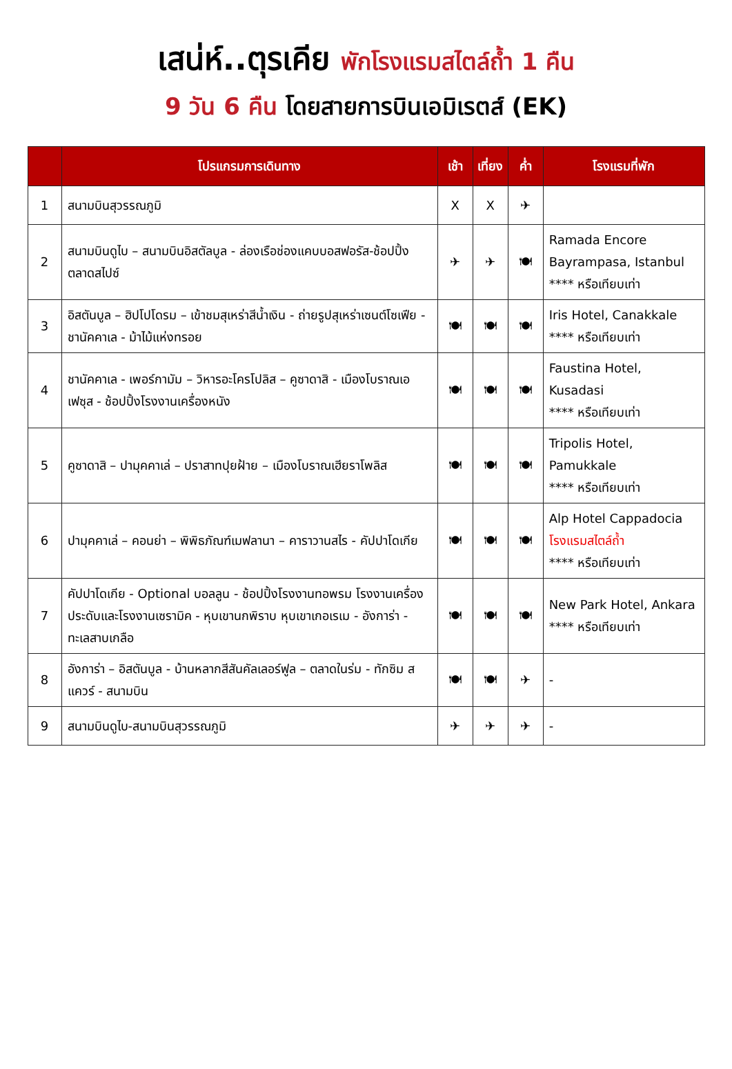เสน่ห์..ตุรเคีย พักโรงแรมสไตล์ถ้ำ 1 คืน
9 วัน 6 คืน โดยสายการบินเอมิเรตส์ (EK)
| | โปรแกรมการเดินทาง | เช้า | เที่ยง | ค่ำ | โรงแรมที่พัก |
| --- | --- | --- | --- | --- | --- |
| 1 | สนามบินสุวรรณภูมิ | X | X | ✈ | |
| 2 | สนามบินดูไบ – สนามบินอิสตัลบูล - ล่องเรือช่องแคบบอสฟอรัส-ช้อปปิ้งตลาดสไปซ์ | ✈ | ✈ | 🍽 | Ramada Encore Bayrampasa, Istanbul **** หรือเทียบเท่า |
| 3 | อิสตันบูล – ฮิปโปโดรม – เข้าชมสุเหร่าสีน้ำเงิน - ถ่ายรูปสุเหร่าเซนต์โซเฟีย - ชานัคคาเล - ม้าไม้แห่งทรอย | 🍽 | 🍽 | 🍽 | Iris Hotel, Canakkale **** หรือเทียบเท่า |
| 4 | ชานัคคาเล - เพอร์กามัม – วิหารอะโครโปลิส – คูซาดาสิ - เมืองโบราณเอเฟซุส - ช้อปปิ้งโรงงานเครื่องหนัง | 🍽 | 🍽 | 🍽 | Faustina Hotel, Kusadasi **** หรือเทียบเท่า |
| 5 | คูซาดาสิ – ปามุคคาเล่ – ปราสาทปุยฝ้าย – เมืองโบราณเฮียราโพลิส | 🍽 | 🍽 | 🍽 | Tripolis Hotel, Pamukkale **** หรือเทียบเท่า |
| 6 | ปามุคคาเล่ – คอนย่า – พิพิธภัณฑ์เมฟลานา – คาราวานสไร - คัปปาโดเกีย | 🍽 | 🍽 | 🍽 | Alp Hotel Cappadocia โรงแรมสไตล์ถ้ำ **** หรือเทียบเท่า |
| 7 | คัปปาโดเกีย - Optional บอลลูน - ช้อปปิ้งโรงงานทอพรม โรงงานเครื่องประดับและโรงงานเซรามิค - หุบเขานกพิราบ หุบเขาเกอเรเม - อังการ่า - ทะเลสาบเกลือ | 🍽 | 🍽 | 🍽 | New Park Hotel, Ankara **** หรือเทียบเท่า |
| 8 | อังการ่า – อิสตันบูล - บ้านหลากสีสันคัลเลอร์ฟูล – ตลาดในร่ม - ทักซิม สแควร์ - สนามบิน | 🍽 | 🍽 | ✈ | - |
| 9 | สนามบินดูไบ-สนามบินสุวรรณภูมิ | ✈ | ✈ | ✈ | - |